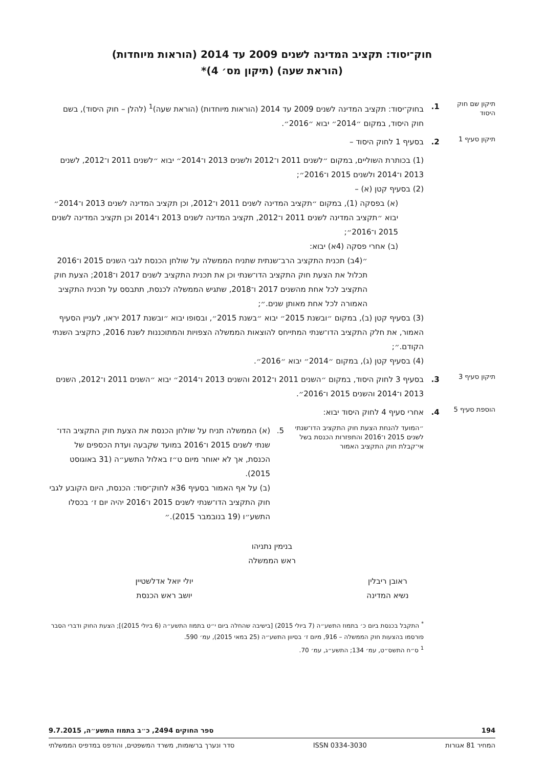חוק־יסוד: תקציב המדינה לשנים 2009 עד 2014 (הוראות מיוחדות)
(הוראת שעה) (תיקון מס׳ 4)*
תיקון שם חוק היסוד
1. בחוק־יסוד: תקציב המדינה לשנים 2009 עד 2014 (הוראות מיוחדות) (הוראת שעה)<sup>1</sup> (להלן – חוק היסוד), בשם חוק היסוד, במקום ״2014״ יבוא ״2016״.
תיקון סעיף 1
2. בסעיף 1 לחוק היסוד –
(1) בכותרת השוליים, במקום ״לשנים 2011 ו־2012 ולשנים 2013 ו־2014״ יבוא ״לשנים 2011 ו־2012, לשנים 2013 ו־2014 ולשנים 2015 ו־2016״;
(2) בסעיף קטן (א) –
(א) בפסקה (1), במקום ״תקציב המדינה לשנים 2011 ו־2012, וכן תקציב המדינה לשנים 2013 ו־2014״ יבוא ״תקציב המדינה לשנים 2011 ו־2012, תקציב המדינה לשנים 2013 ו־2014 וכן תקציב המדינה לשנים 2015 ו־2016״;
(ב) אחרי פסקה (4א) יבוא:
״(4ב) תכנית התקציב הרב־שנתית שתניח הממשלה על שולחן הכנסת לגבי השנים 2015 ו־2016 תכלול את הצעת חוק התקציב הדו־שנתי וכן את תכנית התקציב לשנים 2017 ו־2018; הצעת חוק התקציב לכל אחת מהשנים 2017 ו־2018, שתגיש הממשלה לכנסת, תתבסס על תכנית התקציב האמורה לכל אחת מאותן שנים.״;
(3) בסעיף קטן (ב), במקום ״ובשנת 2015״ יבוא ״בשנת 2015״, ובסופו יבוא ״ובשנת 2017 יראו, לעניין הסעיף האמור, את חלק התקציב הדו־שנתי המתייחס להוצאות הממשלה הצפויות והמתוכננות לשנת 2016, כתקציב השנתי הקודם.״;
(4) בסעיף קטן (ג), במקום ״2014״ יבוא ״2016״.
תיקון סעיף 3
3. בסעיף 3 לחוק היסוד, במקום ״השנים 2011 ו־2012 והשנים 2013 ו־2014״ יבוא ״השנים 2011 ו־2012, השנים 2013 ו־2014 והשנים 2015 ו־2016״.
הוספת סעיף 5
4. אחרי סעיף 4 לחוק היסוד יבוא:
״המועד להנחת הצעת חוק התקציב הדו־שנתי לשנים 2015 ו־2016 והתפזרות הכנסת בשל אי־קבלת חוק התקציב האמור
5. (א) הממשלה תניח על שולחן הכנסת את הצעת חוק התקציב הדו־שנתי לשנים 2015 ו־2016 במועד שקבעה ועדת הכספים של הכנסת, אך לא יאוחר מיום ט״ז באלול התשע״ה (31 באוגוסט 2015).
(ב) על אף האמור בסעיף 36א לחוק־יסוד: הכנסת, היום הקובע לגבי חוק התקציב הדו־שנתי לשנים 2015 ו־2016 יהיה יום ז׳ בכסלו התשע״ו (19 בנובמבר 2015).״
בנימין נתניהו
ראש הממשלה
ראובן ריבלין
נשיא המדינה
יולי יואל אדלשטיין
יושב ראש הכנסת
<sup>*</sup> התקבל בכנסת ביום כ׳ בתמוז התשע״ה (7 ביולי 2015) [בישיבה שהחלה ביום י״ט בתמוז התשע״ה (6 ביולי 2015)]; הצעת החוק ודברי הסבר פורסמו בהצעות חוק הממשלה – 916, מיום ז׳ בסיוון התשע״ה (25 במאי 2015), עמ׳ 590.
<sup>1</sup> ס״ח התשס״ט, עמ׳ 134; התשע״ג, עמ׳ 70.
194 ספר החוקים 2494, כ״ב בתמוז התשע״ה, 9.7.2015
המחיר 81 אגורות ISSN 0334-3030 סדר ונערך ברשומות, משרד המשפטים, והודפס במדפיס הממשלתי